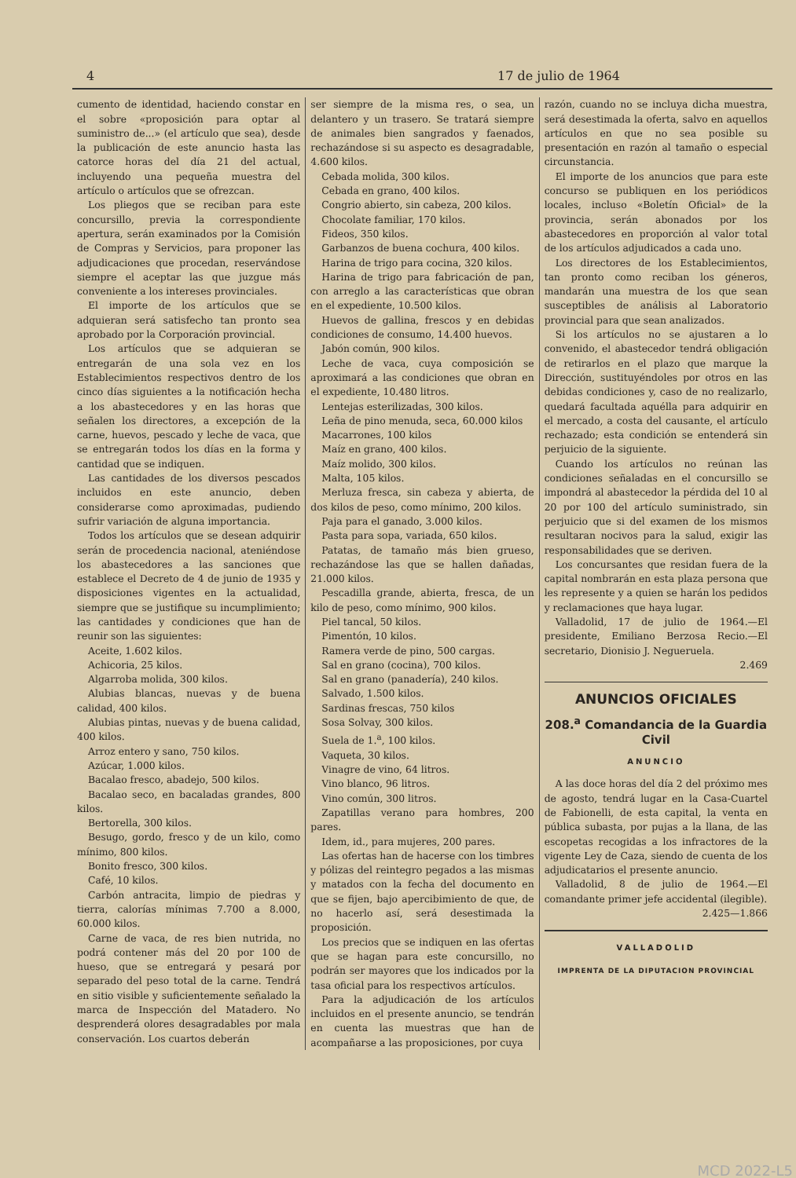4 17 de julio de 1964
cumento de identidad, haciendo constar en el sobre «proposición para optar al suministro de...» (el artículo que sea), desde la publicación de este anuncio hasta las catorce horas del día 21 del actual, incluyendo una pequeña muestra del artículo o artículos que se ofrezcan.
Los pliegos que se reciban para este concursillo, previa la correspondiente apertura, serán examinados por la Comisión de Compras y Servicios, para proponer las adjudicaciones que procedan, reservándose siempre el aceptar las que juzgue más conveniente a los intereses provinciales.
El importe de los artículos que se adquieran será satisfecho tan pronto sea aprobado por la Corporación provincial.
Los artículos que se adquieran se entregarán de una sola vez en los Establecimientos respectivos dentro de los cinco días siguientes a la notificación hecha a los abastecedores y en las horas que señalen los directores, a excepción de la carne, huevos, pescado y leche de vaca, que se entregarán todos los días en la forma y cantidad que se indiquen.
Las cantidades de los diversos pescados incluidos en este anuncio, deben considerarse como aproximadas, pudiendo sufrir variación de alguna importancia.
Todos los artículos que se desean adquirir serán de procedencia nacional, ateniéndose los abastecedores a las sanciones que establece el Decreto de 4 de junio de 1935 y disposiciones vigentes en la actualidad, siempre que se justifique su incumplimiento; las cantidades y condiciones que han de reunir son las siguientes:
Aceite, 1.602 kilos.
Achicoria, 25 kilos.
Algarroba molida, 300 kilos.
Alubias blancas, nuevas y de buena calidad, 400 kilos.
Alubias pintas, nuevas y de buena calidad, 400 kilos.
Arroz entero y sano, 750 kilos.
Azúcar, 1.000 kilos.
Bacalao fresco, abadejo, 500 kilos.
Bacalao seco, en bacaladas grandes, 800 kilos.
Bertorella, 300 kilos.
Besugo, gordo, fresco y de un kilo, como mínimo, 800 kilos.
Bonito fresco, 300 kilos.
Café, 10 kilos.
Carbón antracita, limpio de piedras y tierra, calorías mínimas 7.700 a 8.000, 60.000 kilos.
Carne de vaca, de res bien nutrida, no podrá contener más del 20 por 100 de hueso, que se entregará y pesará por separado del peso total de la carne. Tendrá en sitio visible y suficientemente señalado la marca de Inspección del Matadero. No desprenderá olores desagradables por mala conservación. Los cuartos deberán
ser siempre de la misma res, o sea, un delantero y un trasero. Se tratará siempre de animales bien sangrados y faenados, rechazándose si su aspecto es desagradable, 4.600 kilos.
Cebada molida, 300 kilos.
Cebada en grano, 400 kilos.
Congrio abierto, sin cabeza, 200 kilos.
Chocolate familiar, 170 kilos.
Fideos, 350 kilos.
Garbanzos de buena cochura, 400 kilos.
Harina de trigo para cocina, 320 kilos.
Harina de trigo para fabricación de pan, con arreglo a las características que obran en el expediente, 10.500 kilos.
Huevos de gallina, frescos y en debidas condiciones de consumo, 14.400 huevos.
Jabón común, 900 kilos.
Leche de vaca, cuya composición se aproximará a las condiciones que obran en el expediente, 10.480 litros.
Lentejas esterilizadas, 300 kilos.
Leña de pino menuda, seca, 60.000 kilos
Macarrones, 100 kilos
Maíz en grano, 400 kilos.
Maíz molido, 300 kilos.
Malta, 105 kilos.
Merluza fresca, sin cabeza y abierta, de dos kilos de peso, como mínimo, 200 kilos.
Paja para el ganado, 3.000 kilos.
Pasta para sopa, variada, 650 kilos.
Patatas, de tamaño más bien grueso, rechazándose las que se hallen dañadas, 21.000 kilos.
Pescadilla grande, abierta, fresca, de un kilo de peso, como mínimo, 900 kilos.
Piel tancal, 50 kilos.
Pimentón, 10 kilos.
Ramera verde de pino, 500 cargas.
Sal en grano (cocina), 700 kilos.
Sal en grano (panadería), 240 kilos.
Salvado, 1.500 kilos.
Sardinas frescas, 750 kilos
Sosa Solvay, 300 kilos.
Suela de 1.<sup>a</sup>, 100 kilos.
Vaqueta, 30 kilos.
Vinagre de vino, 64 litros.
Vino blanco, 96 litros.
Vino común, 300 litros.
Zapatillas verano para hombres, 200 pares.
Idem, id., para mujeres, 200 pares.
Las ofertas han de hacerse con los timbres y pólizas del reintegro pegados a las mismas y matados con la fecha del documento en que se fijen, bajo apercibimiento de que, de no hacerlo así, será desestimada la proposición.
Los precios que se indiquen en las ofertas que se hagan para este concursillo, no podrán ser mayores que los indicados por la tasa oficial para los respectivos artículos.
Para la adjudicación de los artículos incluidos en el presente anuncio, se tendrán en cuenta las muestras que han de acompañarse a las proposiciones, por cuya
razón, cuando no se incluya dicha muestra, será desestimada la oferta, salvo en aquellos artículos en que no sea posible su presentación en razón al tamaño o especial circunstancia.
El importe de los anuncios que para este concurso se publiquen en los periódicos locales, incluso «Boletín Oficial» de la provincia, serán abonados por los abastecedores en proporción al valor total de los artículos adjudicados a cada uno.
Los directores de los Establecimientos, tan pronto como reciban los géneros, mandarán una muestra de los que sean susceptibles de análisis al Laboratorio provincial para que sean analizados.
Si los artículos no se ajustaren a lo convenido, el abastecedor tendrá obligación de retirarlos en el plazo que marque la Dirección, sustituyéndoles por otros en las debidas condiciones y, caso de no realizarlo, quedará facultada aquélla para adquirir en el mercado, a costa del causante, el artículo rechazado; esta condición se entenderá sin perjuicio de la siguiente.
Cuando los artículos no reúnan las condiciones señaladas en el concursillo se impondrá al abastecedor la pérdida del 10 al 20 por 100 del artículo suministrado, sin perjuicio que si del examen de los mismos resultaran nocivos para la salud, exigir las responsabilidades que se deriven.
Los concursantes que residan fuera de la capital nombrarán en esta plaza persona que les represente y a quien se harán los pedidos y reclamaciones que haya lugar.
Valladolid, 17 de julio de 1964.—El presidente, Emiliano Berzosa Recio.—El secretario, Dionisio J. Negueruela.
2.469
ANUNCIOS OFICIALES
208.<sup>a</sup> Comandancia de la Guardia Civil
ANUNCIO
A las doce horas del día 2 del próximo mes de agosto, tendrá lugar en la Casa-Cuartel de Fabionelli, de esta capital, la venta en pública subasta, por pujas a la llana, de las escopetas recogidas a los infractores de la vigente Ley de Caza, siendo de cuenta de los adjudicatarios el presente anuncio.
Valladolid, 8 de julio de 1964.—El comandante primer jefe accidental (ilegible).
2.425—1.866
VALLADOLID
IMPRENTA DE LA DIPUTACION PROVINCIAL
MCD 2022-L5